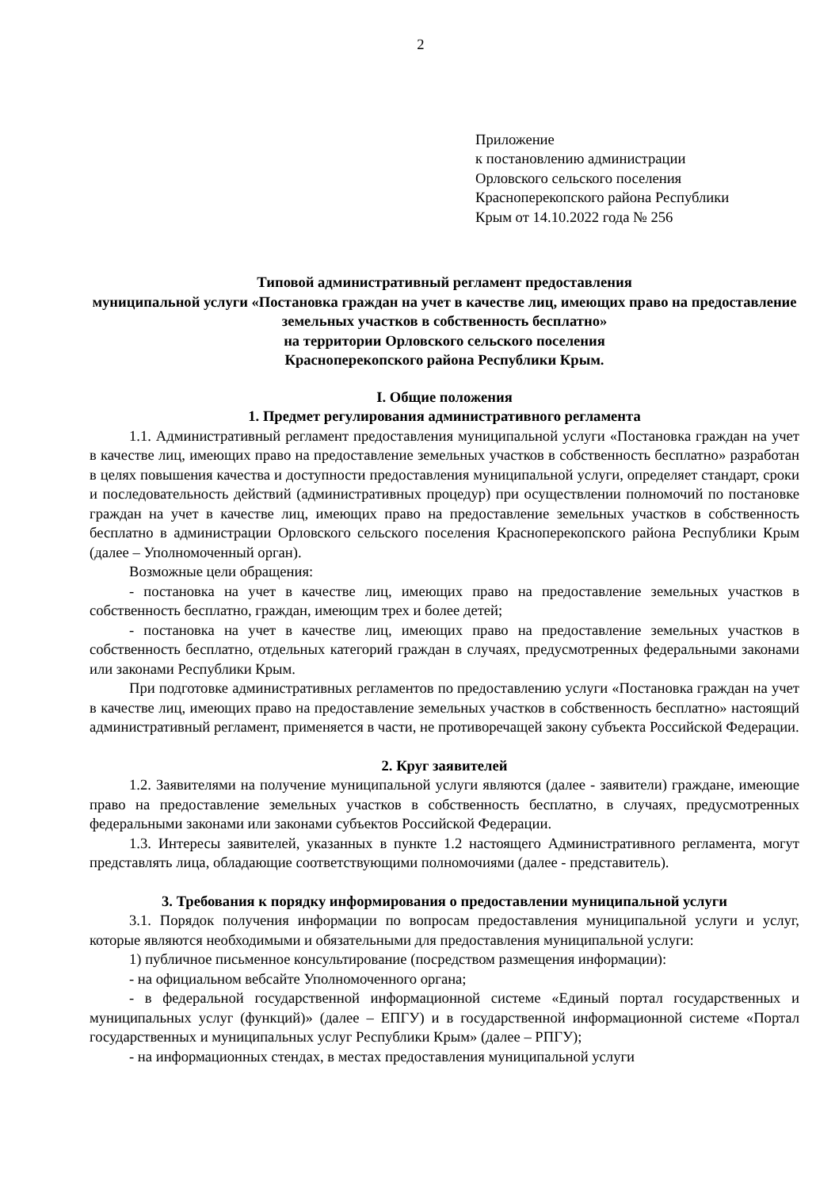2
Приложение
к постановлению администрации
Орловского сельского поселения
Красноперекопского района Республики
Крым от 14.10.2022 года № 256
Типовой административный регламент предоставления
муниципальной услуги «Постановка граждан на учет в качестве лиц, имеющих право на предоставление земельных участков в собственность бесплатно»
на территории Орловского сельского поселения
Красноперекопского района Республики Крым.
I. Общие положения
1. Предмет регулирования административного регламента
1.1. Административный регламент предоставления муниципальной услуги «Постановка граждан на учет в качестве лиц, имеющих право на предоставление земельных участков в собственность бесплатно» разработан в целях повышения качества и доступности предоставления муниципальной услуги, определяет стандарт, сроки и последовательность действий (административных процедур) при осуществлении полномочий по постановке граждан на учет в качестве лиц, имеющих право на предоставление земельных участков в собственность бесплатно в администрации Орловского сельского поселения Красноперекопского района Республики Крым (далее – Уполномоченный орган).
Возможные цели обращения:
- постановка на учет в качестве лиц, имеющих право на предоставление земельных участков в собственность бесплатно, граждан, имеющим трех и более детей;
- постановка на учет в качестве лиц, имеющих право на предоставление земельных участков в собственность бесплатно, отдельных категорий граждан в случаях, предусмотренных федеральными законами или законами Республики Крым.
При подготовке административных регламентов по предоставлению услуги «Постановка граждан на учет в качестве лиц, имеющих право на предоставление земельных участков в собственность бесплатно» настоящий административный регламент, применяется в части, не противоречащей закону субъекта Российской Федерации.
2. Круг заявителей
1.2. Заявителями на получение муниципальной услуги являются (далее - заявители) граждане, имеющие право на предоставление земельных участков в собственность бесплатно, в случаях, предусмотренных федеральными законами или законами субъектов Российской Федерации.
1.3. Интересы заявителей, указанных в пункте 1.2 настоящего Административного регламента, могут представлять лица, обладающие соответствующими полномочиями (далее - представитель).
3. Требования к порядку информирования о предоставлении муниципальной услуги
3.1. Порядок получения информации по вопросам предоставления муниципальной услуги и услуг, которые являются необходимыми и обязательными для предоставления муниципальной услуги:
1) публичное письменное консультирование (посредством размещения информации):
- на официальном вебсайте Уполномоченного органа;
- в федеральной государственной информационной системе «Единый портал государственных и муниципальных услуг (функций)» (далее – ЕПГУ) и в государственной информационной системе «Портал государственных и муниципальных услуг Республики Крым» (далее – РПГУ);
- на информационных стендах, в местах предоставления муниципальной услуги